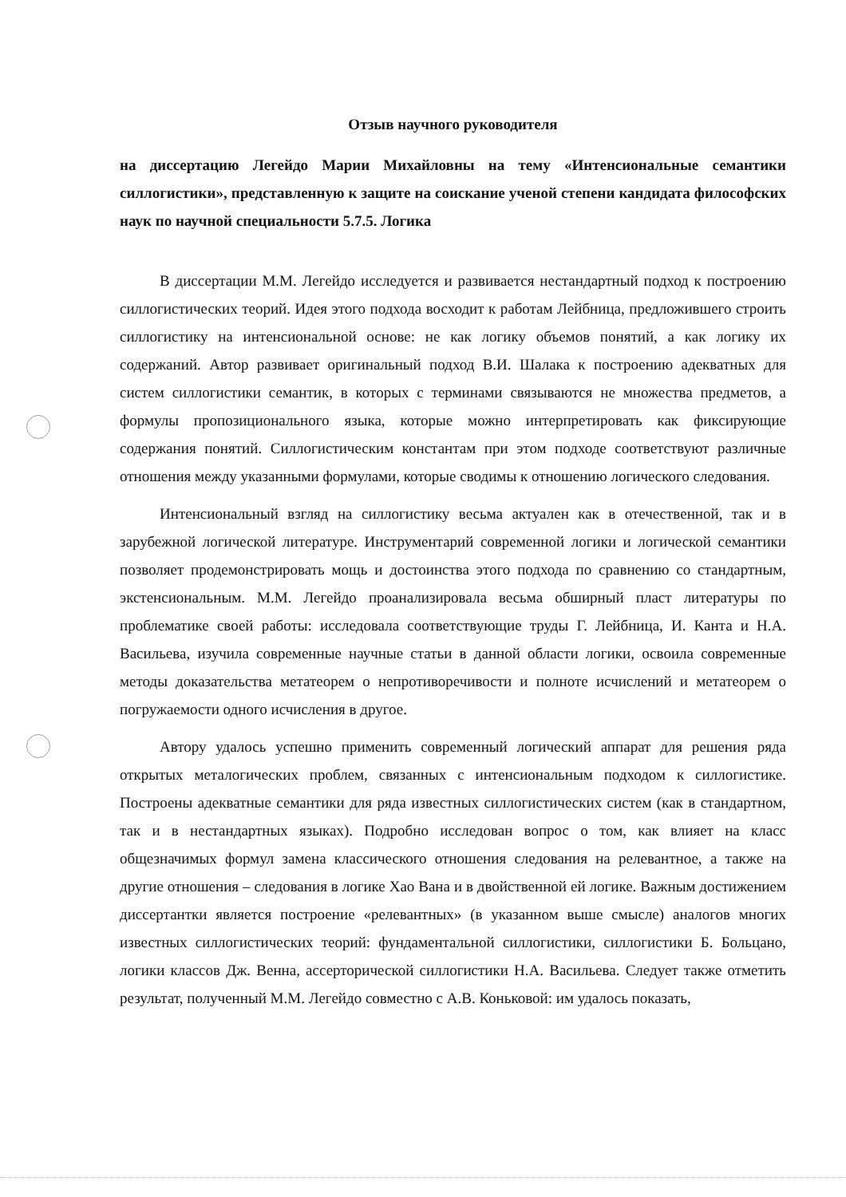Отзыв научного руководителя
на диссертацию Легейдо Марии Михайловны на тему «Интенсиональные семантики силлогистики», представленную к защите на соискание ученой степени кандидата философских наук по научной специальности 5.7.5. Логика
В диссертации М.М. Легейдо исследуется и развивается нестандартный подход к построению силлогистических теорий. Идея этого подхода восходит к работам Лейбница, предложившего строить силлогистику на интенсиональной основе: не как логику объемов понятий, а как логику их содержаний. Автор развивает оригинальный подход В.И. Шалака к построению адекватных для систем силлогистики семантик, в которых с терминами связываются не множества предметов, а формулы пропозиционального языка, которые можно интерпретировать как фиксирующие содержания понятий. Силлогистическим константам при этом подходе соответствуют различные отношения между указанными формулами, которые сводимы к отношению логического следования.
Интенсиональный взгляд на силлогистику весьма актуален как в отечественной, так и в зарубежной логической литературе. Инструментарий современной логики и логической семантики позволяет продемонстрировать мощь и достоинства этого подхода по сравнению со стандартным, экстенсиональным. М.М. Легейдо проанализировала весьма обширный пласт литературы по проблематике своей работы: исследовала соответствующие труды Г. Лейбница, И. Канта и Н.А. Васильева, изучила современные научные статьи в данной области логики, освоила современные методы доказательства метатеорем о непротиворечивости и полноте исчислений и метатеорем о погружаемости одного исчисления в другое.
Автору удалось успешно применить современный логический аппарат для решения ряда открытых металогических проблем, связанных с интенсиональным подходом к силлогистике. Построены адекватные семантики для ряда известных силлогистических систем (как в стандартном, так и в нестандартных языках). Подробно исследован вопрос о том, как влияет на класс общезначимых формул замена классического отношения следования на релевантное, а также на другие отношения – следования в логике Хао Вана и в двойственной ей логике. Важным достижением диссертантки является построение «релевантных» (в указанном выше смысле) аналогов многих известных силлогистических теорий: фундаментальной силлогистики, силлогистики Б. Больцано, логики классов Дж. Венна, ассерторической силлогистики Н.А. Васильева. Следует также отметить результат, полученный М.М. Легейдо совместно с А.В. Коньковой: им удалось показать,